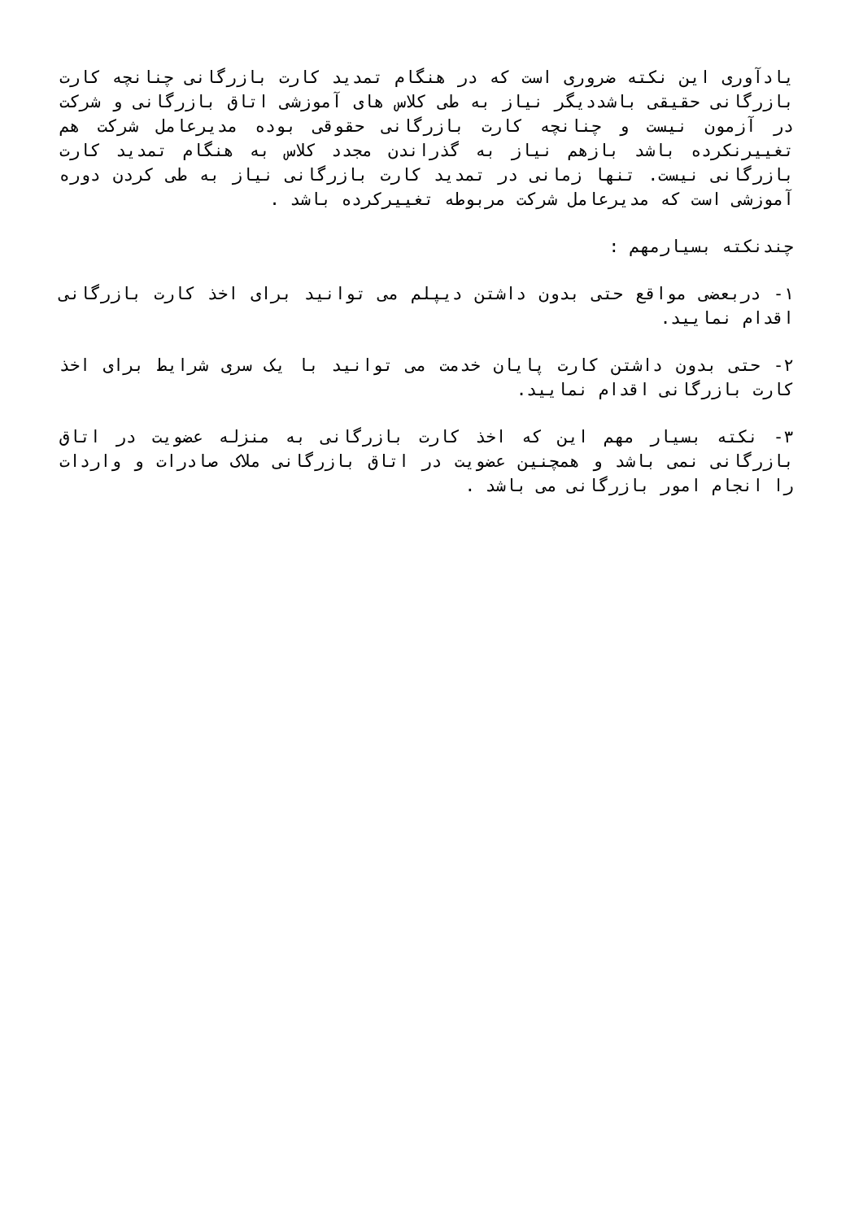یادآوری این نکته ضروری است که در هنگام تمدید کارت بازرگانی چنانچه کارت بازرگانی حقیقی باشددیگر نیاز به طی کلاس های آموزشی اتاق بازرگانی و شرکت در آزمون نیست و چنانچه کارت بازرگانی حقوقی بوده مدیرعامل شرکت هم تغییرنکرده باشد بازهم نیاز به گذراندن مجدد کلاس به هنگام تمدید کارت بازرگانی نیست. تنها زمانی در تمدید کارت بازرگانی نیاز به طی کردن دوره آموزشی است که مدیرعامل شرکت مربوطه تغییرکرده باشد .
چندنکته بسیارمهم :
۱- دربعضی مواقع حتی بدون داشتن دیپلم می توانید برای اخذ کارت بازرگانی اقدام نمایید.
۲- حتی بدون داشتن کارت پایان خدمت می توانید با یک سری شرایط برای اخذ کارت بازرگانی اقدام نمایید.
۳- نکته بسیار مهم این که اخذ کارت بازرگانی به منزله عضویت در اتاق بازرگانی نمی باشد و همچنین عضویت در اتاق بازرگانی ملاک صادرات و واردات را انجام امور بازرگانی می باشد .